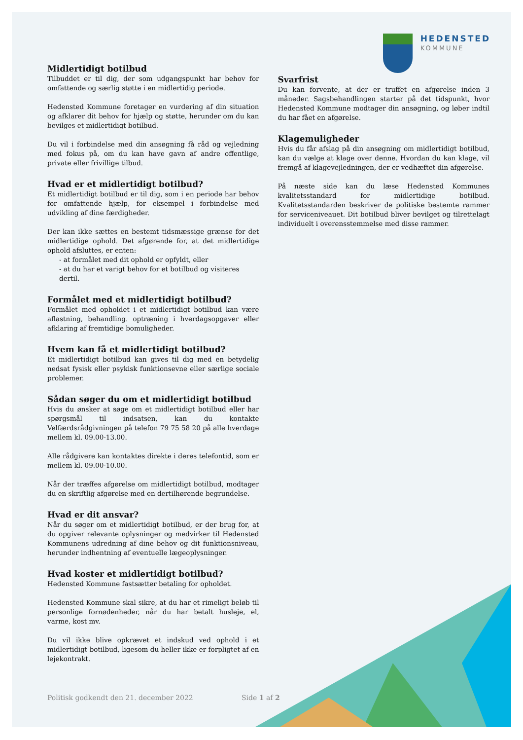HEDENSTED
KOMMUNE
Midlertidigt botilbud
Tilbuddet er til dig, der som udgangspunkt har behov for omfattende og særlig støtte i en midlertidig periode.
Hedensted Kommune foretager en vurdering af din situation og afklarer dit behov for hjælp og støtte, herunder om du kan bevilges et midlertidigt botilbud.
Du vil i forbindelse med din ansøgning få råd og vejledning med fokus på, om du kan have gavn af andre offentlige, private eller frivillige tilbud.
Hvad er et midlertidigt botilbud?
Et midlertidigt botilbud er til dig, som i en periode har behov for omfattende hjælp, for eksempel i forbindelse med udvikling af dine færdigheder.
Der kan ikke sættes en bestemt tidsmæssige grænse for det midlertidige ophold. Det afgørende for, at det midlertidige ophold afsluttes, er enten:
- at formålet med dit ophold er opfyldt, eller
- at du har et varigt behov for et botilbud og visiteres dertil.
Formålet med et midlertidigt botilbud?
Formålet med opholdet i et midlertidigt botilbud kan være aflastning, behandling. optræning i hverdagsopgaver eller afklaring af fremtidige bomuligheder.
Hvem kan få et midlertidigt botilbud?
Et midlertidigt botilbud kan gives til dig med en betydelig nedsat fysisk eller psykisk funktionsevne eller særlige sociale problemer.
Sådan søger du om et midlertidigt botilbud
Hvis du ønsker at søge om et midlertidigt botilbud eller har spørgsmål til indsatsen, kan du kontakte Velfærdsrådgivningen på telefon 79 75 58 20 på alle hverdage mellem kl. 09.00-13.00.
Alle rådgivere kan kontaktes direkte i deres telefontid, som er mellem kl. 09.00-10.00.
Når der træffes afgørelse om midlertidigt botilbud, modtager du en skriftlig afgørelse med en dertilhørende begrundelse.
Hvad er dit ansvar?
Når du søger om et midlertidigt botilbud, er der brug for, at du opgiver relevante oplysninger og medvirker til Hedensted Kommunens udredning af dine behov og dit funktionsniveau, herunder indhentning af eventuelle lægeoplysninger.
Hvad koster et midlertidigt botilbud?
Hedensted Kommune fastsætter betaling for opholdet.
Hedensted Kommune skal sikre, at du har et rimeligt beløb til personlige fornødenheder, når du har betalt husleje, el, varme, kost mv.
Du vil ikke blive opkrævet et indskud ved ophold i et midlertidigt botilbud, ligesom du heller ikke er forpligtet af en lejekontrakt.
Svarfrist
Du kan forvente, at der er truffet en afgørelse inden 3 måneder. Sagsbehandlingen starter på det tidspunkt, hvor Hedensted Kommune modtager din ansøgning, og løber indtil du har fået en afgørelse.
Klagemuligheder
Hvis du får afslag på din ansøgning om midlertidigt botilbud, kan du vælge at klage over denne. Hvordan du kan klage, vil fremgå af klagevejledningen, der er vedhæftet din afgørelse.
På næste side kan du læse Hedensted Kommunes kvalitetsstandard for midlertidige botilbud. Kvalitetsstandarden beskriver de politiske bestemte rammer for serviceniveauet. Dit botilbud bliver bevilget og tilrettelagt individuelt i overensstemmelse med disse rammer.
Politisk godkendt den 21. december 2022
Side 1 af 2